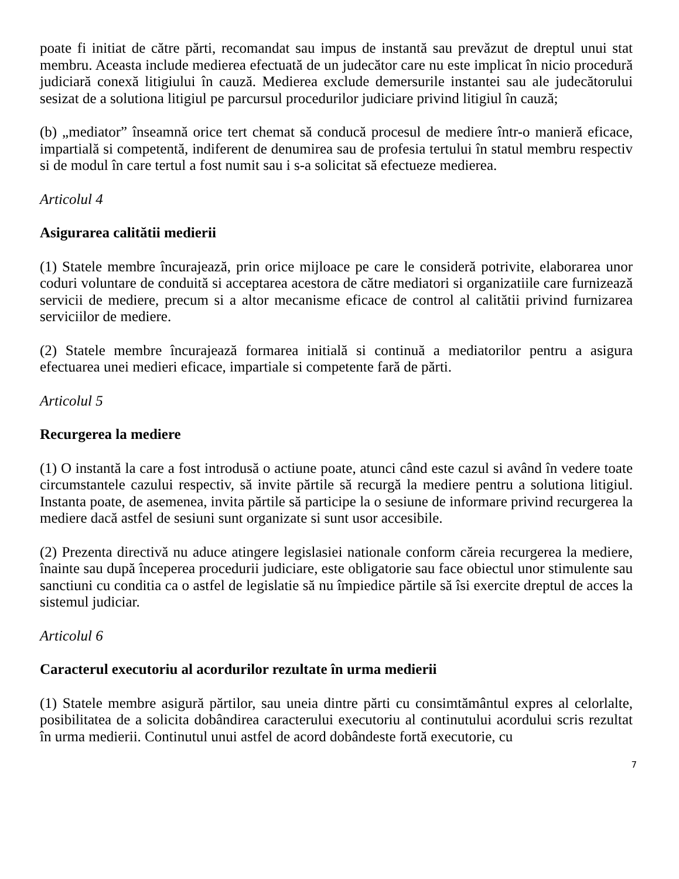poate fi initiat de către părti, recomandat sau impus de instantă sau prevăzut de dreptul unui stat membru. Aceasta include medierea efectuată de un judecător care nu este implicat în nicio procedură judiciară conexă litigiului în cauză. Medierea exclude demersurile instantei sau ale judecătorului sesizat de a solutiona litigiul pe parcursul procedurilor judiciare privind litigiul în cauză;
(b) „mediator” înseamnă orice tert chemat să conducă procesul de mediere într-o manieră eficace, impartială si competentă, indiferent de denumirea sau de profesia tertului în statul membru respectiv si de modul în care tertul a fost numit sau i s-a solicitat să efectueze medierea.
Articolul 4
Asigurarea calitătii medierii
(1) Statele membre încurajează, prin orice mijloace pe care le consideră potrivite, elaborarea unor coduri voluntare de conduită si acceptarea acestora de către mediatori si organizatiile care furnizează servicii de mediere, precum si a altor mecanisme eficace de control al calitătii privind furnizarea serviciilor de mediere.
(2) Statele membre încurajează formarea initială si continuă a mediatorilor pentru a asigura efectuarea unei medieri eficace, impartiale si competente fară de părti.
Articolul 5
Recurgerea la mediere
(1) O instantă la care a fost introdusă o actiune poate, atunci când este cazul si având în vedere toate circumstantele cazului respectiv, să invite părtile să recurgă la mediere pentru a solutiona litigiul. Instanta poate, de asemenea, invita părtile să participe la o sesiune de informare privind recurgerea la mediere dacă astfel de sesiuni sunt organizate si sunt usor accesibile.
(2) Prezenta directivă nu aduce atingere legislasiei nationale conform căreia recurgerea la mediere, înainte sau după începerea procedurii judiciare, este obligatorie sau face obiectul unor stimulente sau sanctiuni cu conditia ca o astfel de legislatie să nu împiedice părtile să îsi exercite dreptul de acces la sistemul judiciar.
Articolul 6
Caracterul executoriu al acordurilor rezultate în urma medierii
(1) Statele membre asigură părtilor, sau uneia dintre părti cu consimtământul expres al celorlalte, posibilitatea de a solicita dobândirea caracterului executoriu al continutului acordului scris rezultat în urma medierii. Continutul unui astfel de acord dobândeste fortă executorie, cu
7